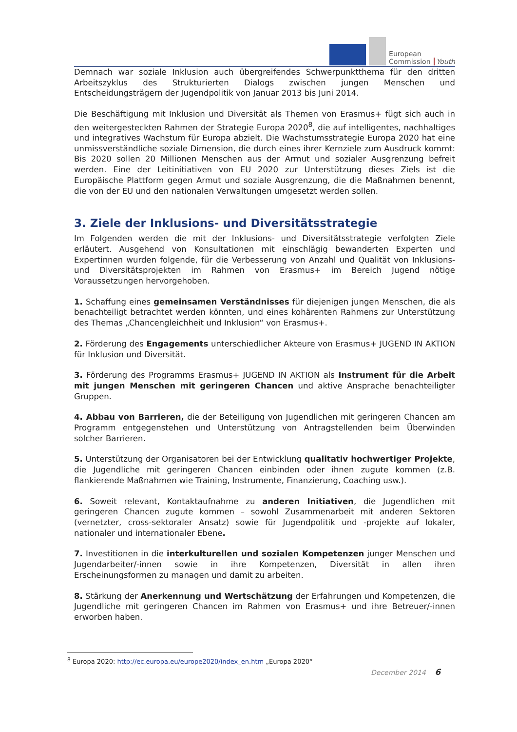European
Commission
Youth
Demnach war soziale Inklusion auch übergreifendes Schwerpunktthema für den dritten Arbeitszyklus des Strukturierten Dialogs zwischen jungen Menschen und Entscheidungsträgern der Jugendpolitik von Januar 2013 bis Juni 2014.
Die Beschäftigung mit Inklusion und Diversität als Themen von Erasmus+ fügt sich auch in den weitergesteckten Rahmen der Strategie Europa 2020<sup>8</sup>, die auf intelligentes, nachhaltiges und integratives Wachstum für Europa abzielt. Die Wachstumsstrategie Europa 2020 hat eine unmissverständliche soziale Dimension, die durch eines ihrer Kernziele zum Ausdruck kommt: Bis 2020 sollen 20 Millionen Menschen aus der Armut und sozialer Ausgrenzung befreit werden. Eine der Leitinitiativen von EU 2020 zur Unterstützung dieses Ziels ist die Europäische Plattform gegen Armut und soziale Ausgrenzung, die die Maßnahmen benennt, die von der EU und den nationalen Verwaltungen umgesetzt werden sollen.
3. Ziele der Inklusions- und Diversitätsstrategie
Im Folgenden werden die mit der Inklusions- und Diversitätsstrategie verfolgten Ziele erläutert. Ausgehend von Konsultationen mit einschlägig bewanderten Experten und Expertinnen wurden folgende, für die Verbesserung von Anzahl und Qualität von Inklusions- und Diversitätsprojekten im Rahmen von Erasmus+ im Bereich Jugend nötige Voraussetzungen hervorgehoben.
1. Schaffung eines gemeinsamen Verständnisses für diejenigen jungen Menschen, die als benachteiligt betrachtet werden könnten, und eines kohärenten Rahmens zur Unterstützung des Themas „Chancengleichheit und Inklusion“ von Erasmus+.
2. Förderung des Engagements unterschiedlicher Akteure von Erasmus+ JUGEND IN AKTION für Inklusion und Diversität.
3. Förderung des Programms Erasmus+ JUGEND IN AKTION als Instrument für die Arbeit mit jungen Menschen mit geringeren Chancen und aktive Ansprache benachteiligter Gruppen.
4. Abbau von Barrieren, die der Beteiligung von Jugendlichen mit geringeren Chancen am Programm entgegenstehen und Unterstützung von Antragstellenden beim Überwinden solcher Barrieren.
5. Unterstützung der Organisatoren bei der Entwicklung qualitativ hochwertiger Projekte, die Jugendliche mit geringeren Chancen einbinden oder ihnen zugute kommen (z.B. flankierende Maßnahmen wie Training, Instrumente, Finanzierung, Coaching usw.).
6. Soweit relevant, Kontaktaufnahme zu anderen Initiativen, die Jugendlichen mit geringeren Chancen zugute kommen – sowohl Zusammenarbeit mit anderen Sektoren (vernetzter, cross-sektoraler Ansatz) sowie für Jugendpolitik und -projekte auf lokaler, nationaler und internationaler Ebene.
7. Investitionen in die interkulturellen und sozialen Kompetenzen junger Menschen und Jugendarbeiter/-innen sowie in ihre Kompetenzen, Diversität in allen ihren Erscheinungsformen zu managen und damit zu arbeiten.
8. Stärkung der Anerkennung und Wertschätzung der Erfahrungen und Kompetenzen, die Jugendliche mit geringeren Chancen im Rahmen von Erasmus+ und ihre Betreuer/-innen erworben haben.
<sup>8</sup> Europa 2020: http://ec.europa.eu/europe2020/index_en.htm „Europa 2020“
December 2014 6